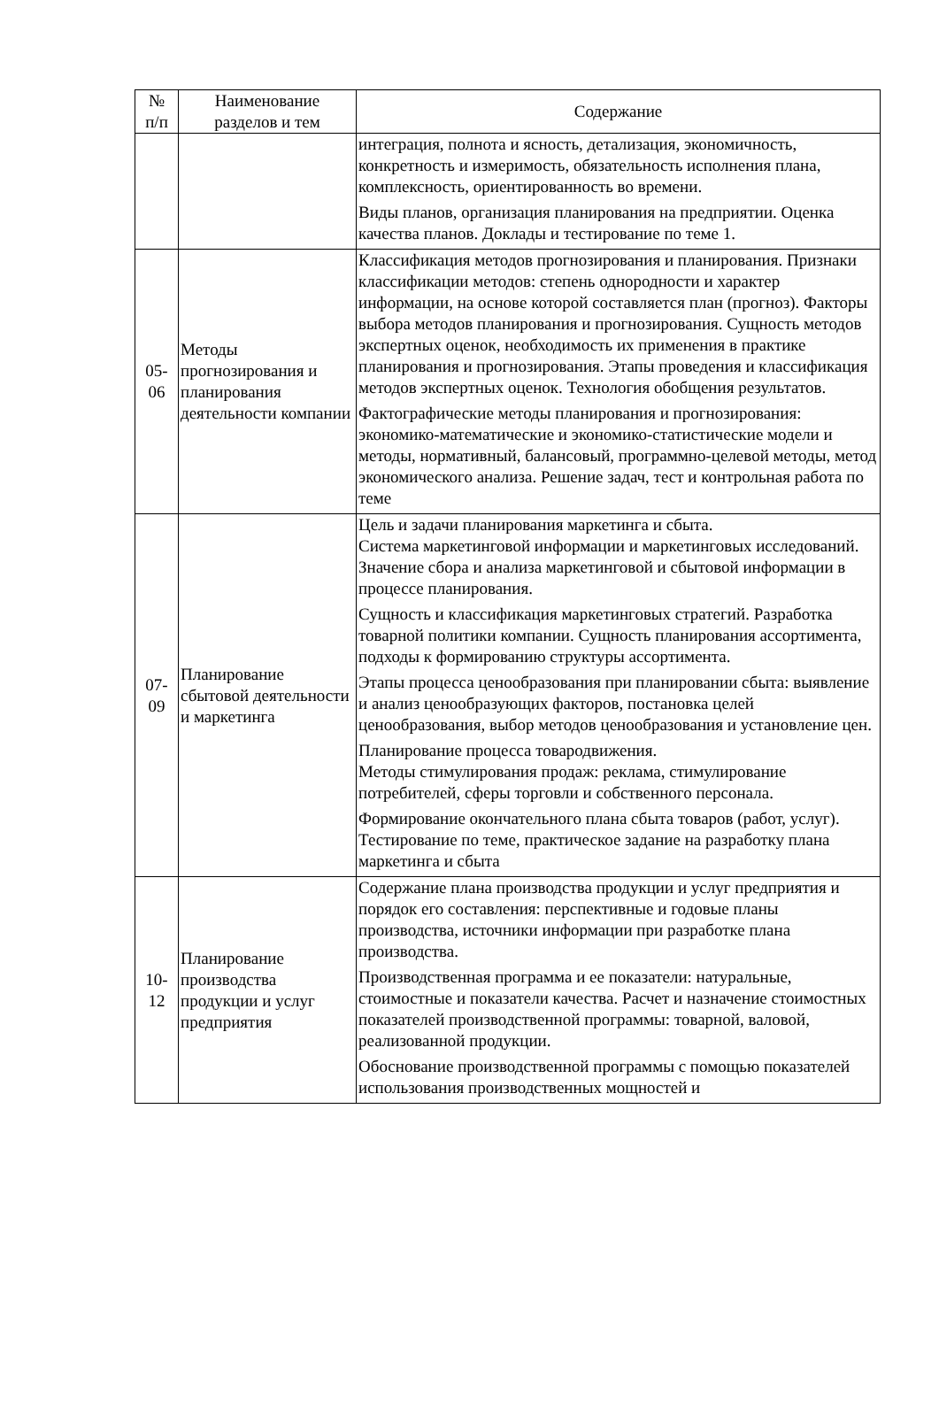| № п/п | Наименование разделов и тем | Содержание |
| --- | --- | --- |
| | | интеграция, полнота и ясность, детализация, экономичность, конкретность и измеримость, обязательность исполнения плана, комплексность, ориентированность во времени. Виды планов, организация планирования на предприятии. Оценка качества планов. Доклады и тестирование по теме 1. |
| 05- 06 | Методы прогнозирования и планирования деятельности компании | Классификация методов прогнозирования и планирования. Признаки классификации методов: степень однородности и характер информации, на основе которой составляется план (прогноз). Факторы выбора методов планирования и прогнозирования. Сущность методов экспертных оценок, необходимость их применения в практике планирования и прогнозирования. Этапы проведения и классификация методов экспертных оценок. Технология обобщения результатов. Фактографические методы планирования и прогнозирования: экономико-математические и экономико-статистические модели и методы, нормативный, балансовый, программно-целевой методы, метод экономического анализа. Решение задач, тест и контрольная работа по теме |
| 07- 09 | Планирование сбытовой деятельности и маркетинга | Цель и задачи планирования маркетинга и сбыта. Система маркетинговой информации и маркетинговых исследований. Значение сбора и анализа маркетинговой и сбытовой информации в процессе планирования. Сущность и классификация маркетинговых стратегий. Разработка товарной политики компании. Сущность планирования ассортимента, подходы к формированию структуры ассортимента. Этапы процесса ценообразования при планировании сбыта: выявление и анализ ценообразующих факторов, постановка целей ценообразования, выбор методов ценообразования и установление цен. Планирование процесса товародвижения. Методы стимулирования продаж: реклама, стимулирование потребителей, сферы торговли и собственного персонала. Формирование окончательного плана сбыта товаров (работ, услуг). Тестирование по теме, практическое задание на разработку плана маркетинга и сбыта |
| 10- 12 | Планирование производства продукции и услуг предприятия | Содержание плана производства продукции и услуг предприятия и порядок его составления: перспективные и годовые планы производства, источники информации при разработке плана производства. Производственная программа и ее показатели: натуральные, стоимостные и показатели качества. Расчет и назначение стоимостных показателей производственной программы: товарной, валовой, реализованной продукции. Обоснование производственной программы с помощью показателей использования производственных мощностей и |